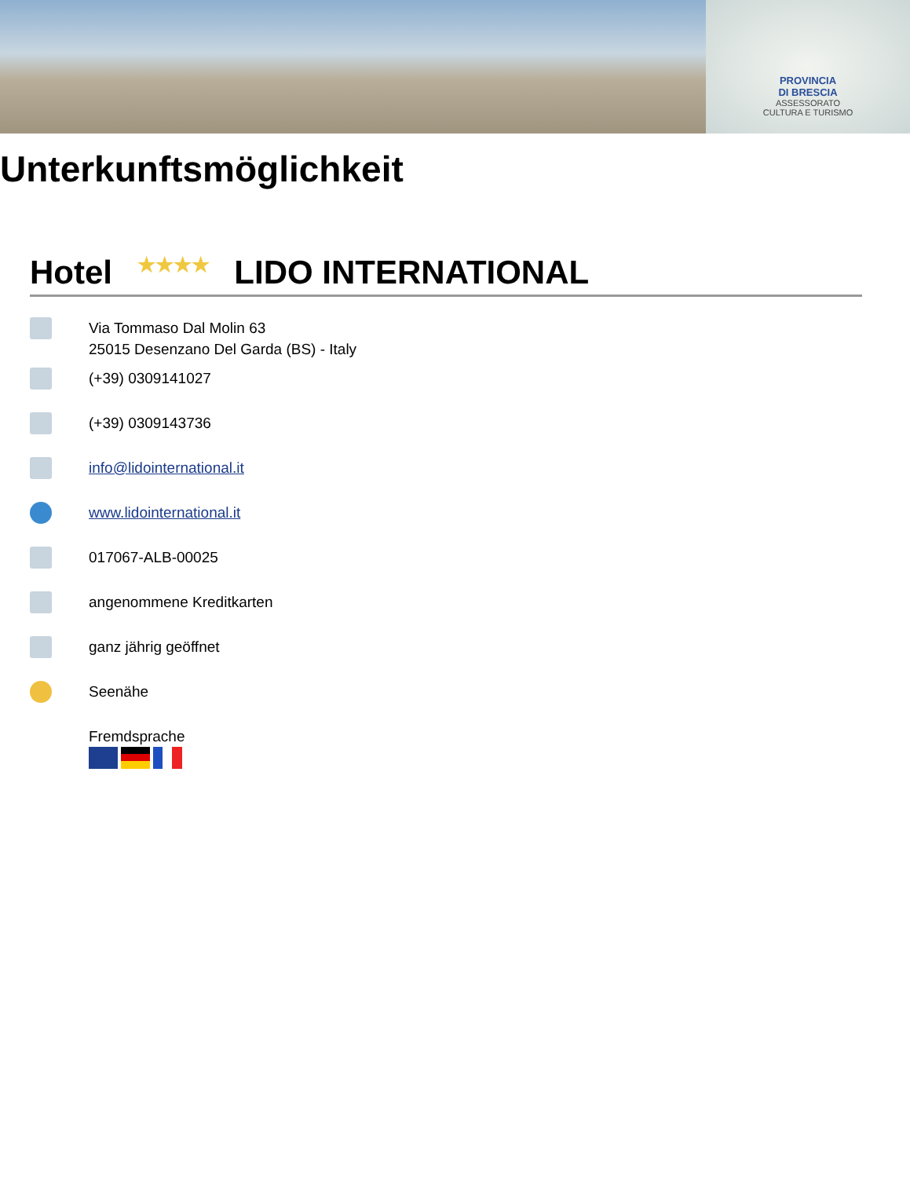PROVINCIA
DI BRESCIA
ASSESSORATO
CULTURA E TURISMO
Unterkunftsmöglichkeit
Hotel ★★★★ LIDO INTERNATIONAL
Via Tommaso Dal Molin 63
25015 Desenzano Del Garda (BS) - Italy
(+39) 0309141027
(+39) 0309143736
info@lidointernational.it
www.lidointernational.it
017067-ALB-00025
angenommene Kreditkarten
ganz jährig geöffnet
Seenähe
Fremdsprache